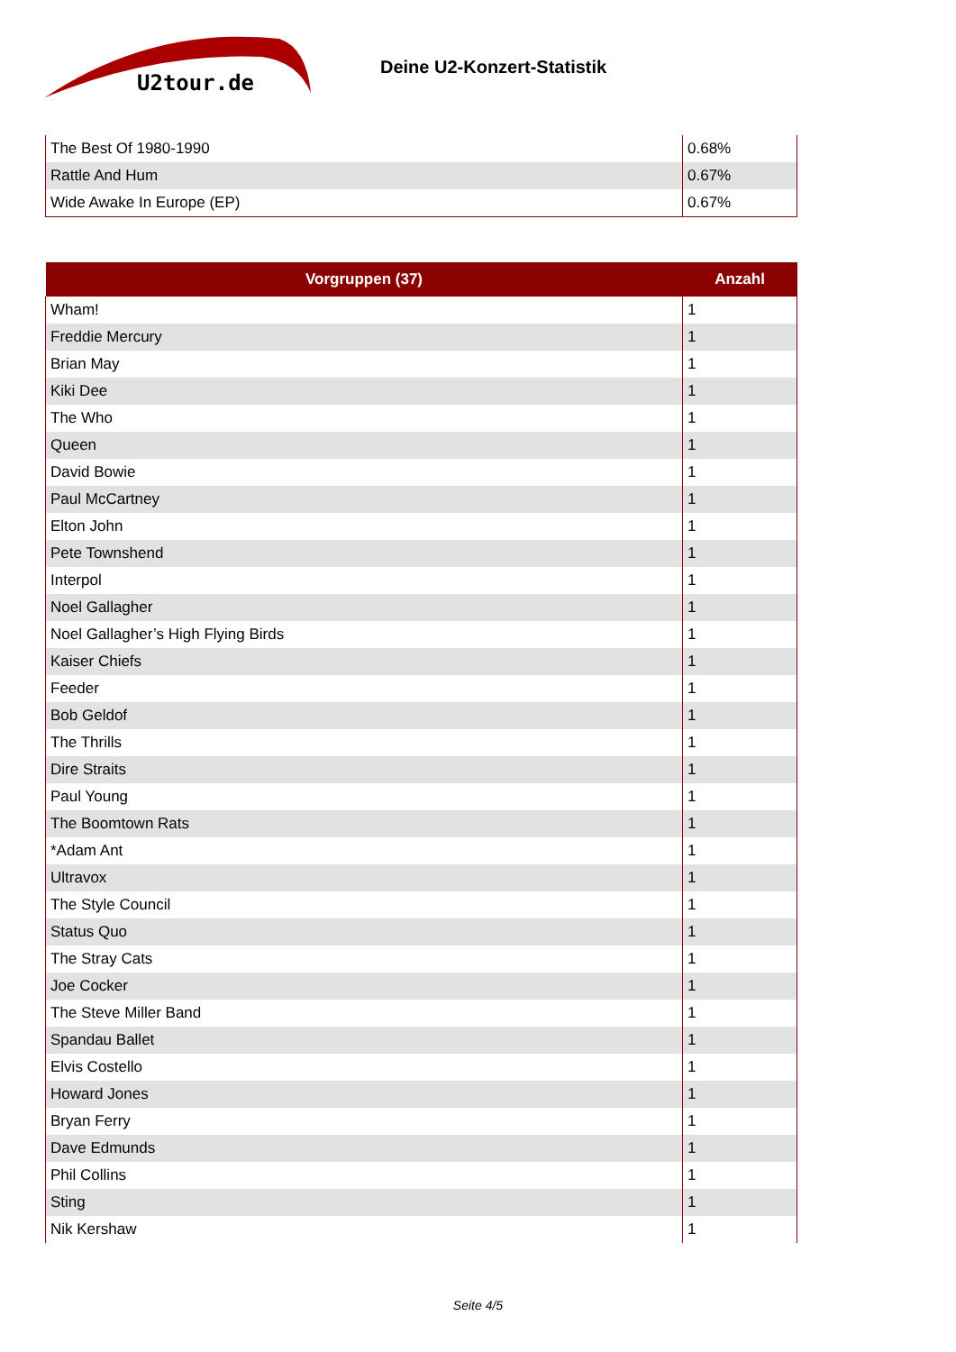U2tour.de
Deine U2-Konzert-Statistik
| The Best Of 1980-1990 | 0.68% |
| Rattle And Hum | 0.67% |
| Wide Awake In Europe (EP) | 0.67% |
| Vorgruppen (37) | Anzahl |
| --- | --- |
| Wham! | 1 |
| Freddie Mercury | 1 |
| Brian May | 1 |
| Kiki Dee | 1 |
| The Who | 1 |
| Queen | 1 |
| David Bowie | 1 |
| Paul McCartney | 1 |
| Elton John | 1 |
| Pete Townshend | 1 |
| Interpol | 1 |
| Noel Gallagher | 1 |
| Noel Gallagher’s High Flying Birds | 1 |
| Kaiser Chiefs | 1 |
| Feeder | 1 |
| Bob Geldof | 1 |
| The Thrills | 1 |
| Dire Straits | 1 |
| Paul Young | 1 |
| The Boomtown Rats | 1 |
| *Adam Ant | 1 |
| Ultravox | 1 |
| The Style Council | 1 |
| Status Quo | 1 |
| The Stray Cats | 1 |
| Joe Cocker | 1 |
| The Steve Miller Band | 1 |
| Spandau Ballet | 1 |
| Elvis Costello | 1 |
| Howard Jones | 1 |
| Bryan Ferry | 1 |
| Dave Edmunds | 1 |
| Phil Collins | 1 |
| Sting | 1 |
| Nik Kershaw | 1 |
Seite 4/5